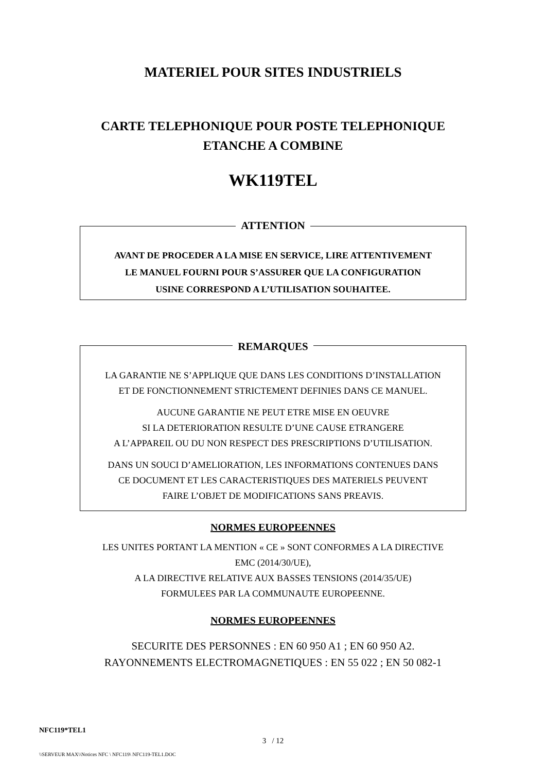MATERIEL POUR SITES INDUSTRIELS
CARTE TELEPHONIQUE POUR POSTE TELEPHONIQUE
ETANCHE A COMBINE
WK119TEL
ATTENTION
AVANT DE PROCEDER A LA MISE EN SERVICE, LIRE ATTENTIVEMENT
LE MANUEL FOURNI POUR S’ASSURER QUE LA CONFIGURATION
USINE CORRESPOND A L’UTILISATION SOUHAITEE.
REMARQUES
LA GARANTIE NE S’APPLIQUE QUE DANS LES CONDITIONS D’INSTALLATION
ET DE FONCTIONNEMENT STRICTEMENT DEFINIES DANS CE MANUEL.
AUCUNE GARANTIE NE PEUT ETRE MISE EN OEUVRE
SI LA DETERIORATION RESULTE D’UNE CAUSE ETRANGERE
A L’APPAREIL OU DU NON RESPECT DES PRESCRIPTIONS D’UTILISATION.
DANS UN SOUCI D’AMELIORATION, LES INFORMATIONS CONTENUES DANS
CE DOCUMENT ET LES CARACTERISTIQUES DES MATERIELS PEUVENT
FAIRE L’OBJET DE MODIFICATIONS SANS PREAVIS.
NORMES EUROPEENNES
LES UNITES PORTANT LA MENTION « CE » SONT CONFORMES A LA DIRECTIVE
EMC (2014/30/UE),
A LA DIRECTIVE RELATIVE AUX BASSES TENSIONS (2014/35/UE)
FORMULEES PAR LA COMMUNAUTE EUROPEENNE.
NORMES EUROPEENNES
SECURITE DES PERSONNES : EN 60 950 A1 ; EN 60 950 A2.
RAYONNEMENTS ELECTROMAGNETIQUES : EN 55 022 ; EN 50 082-1
NFC119*TEL1
3 / 12
\\SERVEUR MAX\\Notices NFC \ NFC119\ NFC119-TEL1.DOC